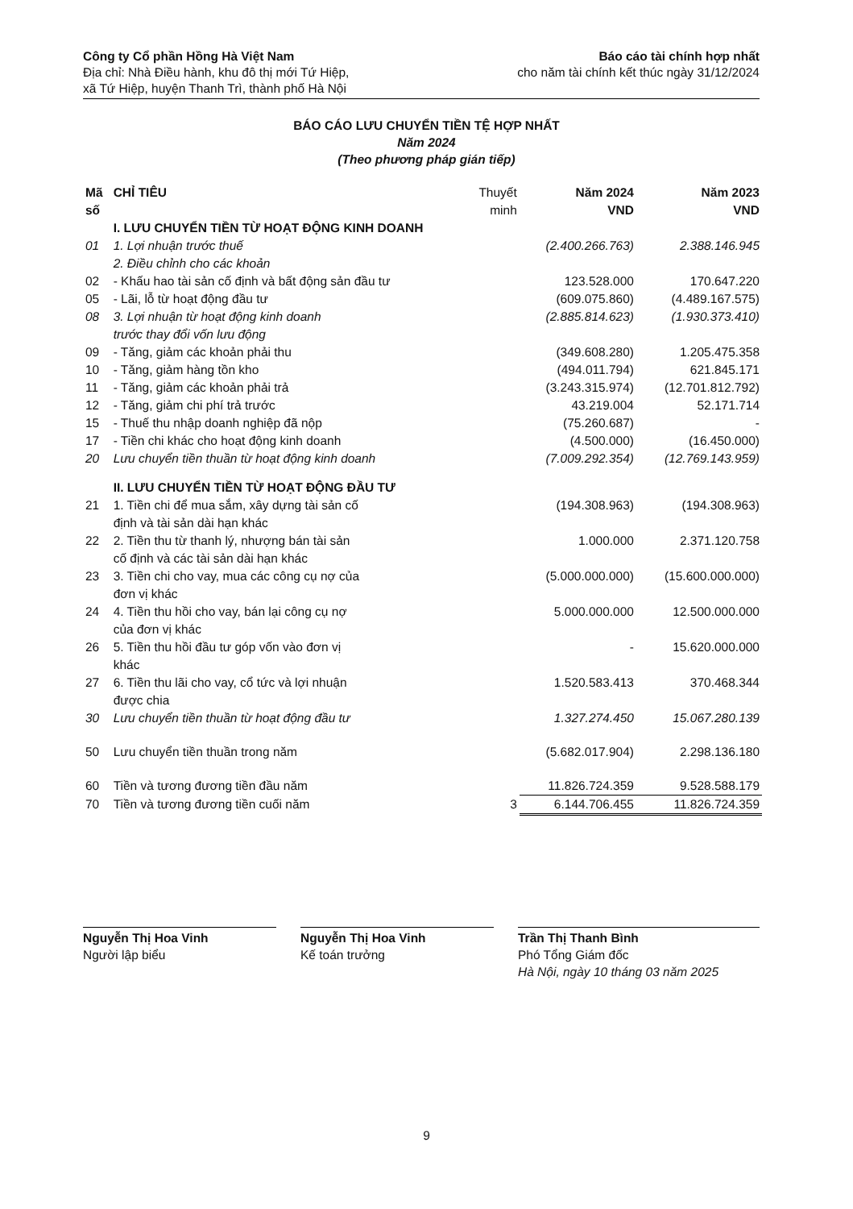Công ty Cổ phần Hồng Hà Việt Nam
Địa chỉ: Nhà Điều hành, khu đô thị mới Tứ Hiệp,
xã Tứ Hiệp, huyện Thanh Trì, thành phố Hà Nội
Báo cáo tài chính hợp nhất
cho năm tài chính kết thúc ngày 31/12/2024
BÁO CÁO LƯU CHUYỂN TIỀN TỆ HỢP NHẤT
Năm 2024
(Theo phương pháp gián tiếp)
| Mã số | CHỈ TIÊU | Thuyết minh | Năm 2024 VND | Năm 2023 VND |
| --- | --- | --- | --- | --- |
| | I. LƯU CHUYỂN TIỀN TỪ HOẠT ĐỘNG KINH DOANH | | | |
| 01 | 1. Lợi nhuận trước thuế | | (2.400.266.763) | 2.388.146.945 |
| | 2. Điều chỉnh cho các khoản | | | |
| 02 | - Khấu hao tài sản cố định và bất động sản đầu tư | | 123.528.000 | 170.647.220 |
| 05 | - Lãi, lỗ từ hoạt động đầu tư | | (609.075.860) | (4.489.167.575) |
| 08 | 3. Lợi nhuận từ hoạt động kinh doanh trước thay đổi vốn lưu động | | (2.885.814.623) | (1.930.373.410) |
| 09 | - Tăng, giảm các khoản phải thu | | (349.608.280) | 1.205.475.358 |
| 10 | - Tăng, giảm hàng tồn kho | | (494.011.794) | 621.845.171 |
| 11 | - Tăng, giảm các khoản phải trả | | (3.243.315.974) | (12.701.812.792) |
| 12 | - Tăng, giảm chi phí trả trước | | 43.219.004 | 52.171.714 |
| 15 | - Thuế thu nhập doanh nghiệp đã nộp | | (75.260.687) | - |
| 17 | - Tiền chi khác cho hoạt động kinh doanh | | (4.500.000) | (16.450.000) |
| 20 | Lưu chuyển tiền thuần từ hoạt động kinh doanh | | (7.009.292.354) | (12.769.143.959) |
| | II. LƯU CHUYỂN TIỀN TỪ HOẠT ĐỘNG ĐẦU TƯ | | | |
| 21 | 1. Tiền chi để mua sắm, xây dựng tài sản cố định và tài sản dài hạn khác | | (194.308.963) | (194.308.963) |
| 22 | 2. Tiền thu từ thanh lý, nhượng bán tài sản cố định và các tài sản dài hạn khác | | 1.000.000 | 2.371.120.758 |
| 23 | 3. Tiền chi cho vay, mua các công cụ nợ của đơn vị khác | | (5.000.000.000) | (15.600.000.000) |
| 24 | 4. Tiền thu hồi cho vay, bán lại công cụ nợ của đơn vị khác | | 5.000.000.000 | 12.500.000.000 |
| 26 | 5. Tiền thu hồi đầu tư góp vốn vào đơn vị khác | | - | 15.620.000.000 |
| 27 | 6. Tiền thu lãi cho vay, cổ tức và lợi nhuận được chia | | 1.520.583.413 | 370.468.344 |
| 30 | Lưu chuyển tiền thuần từ hoạt động đầu tư | | 1.327.274.450 | 15.067.280.139 |
| 50 | Lưu chuyển tiền thuần trong năm | | (5.682.017.904) | 2.298.136.180 |
| 60 | Tiền và tương đương tiền đầu năm | | 11.826.724.359 | 9.528.588.179 |
| 70 | Tiền và tương đương tiền cuối năm | 3 | 6.144.706.455 | 11.826.724.359 |
Nguyễn Thị Hoa Vinh
Người lập biểu
Nguyễn Thị Hoa Vinh
Kế toán trưởng
Trần Thị Thanh Bình
Phó Tổng Giám đốc
Hà Nội, ngày 10 tháng 03 năm 2025
9